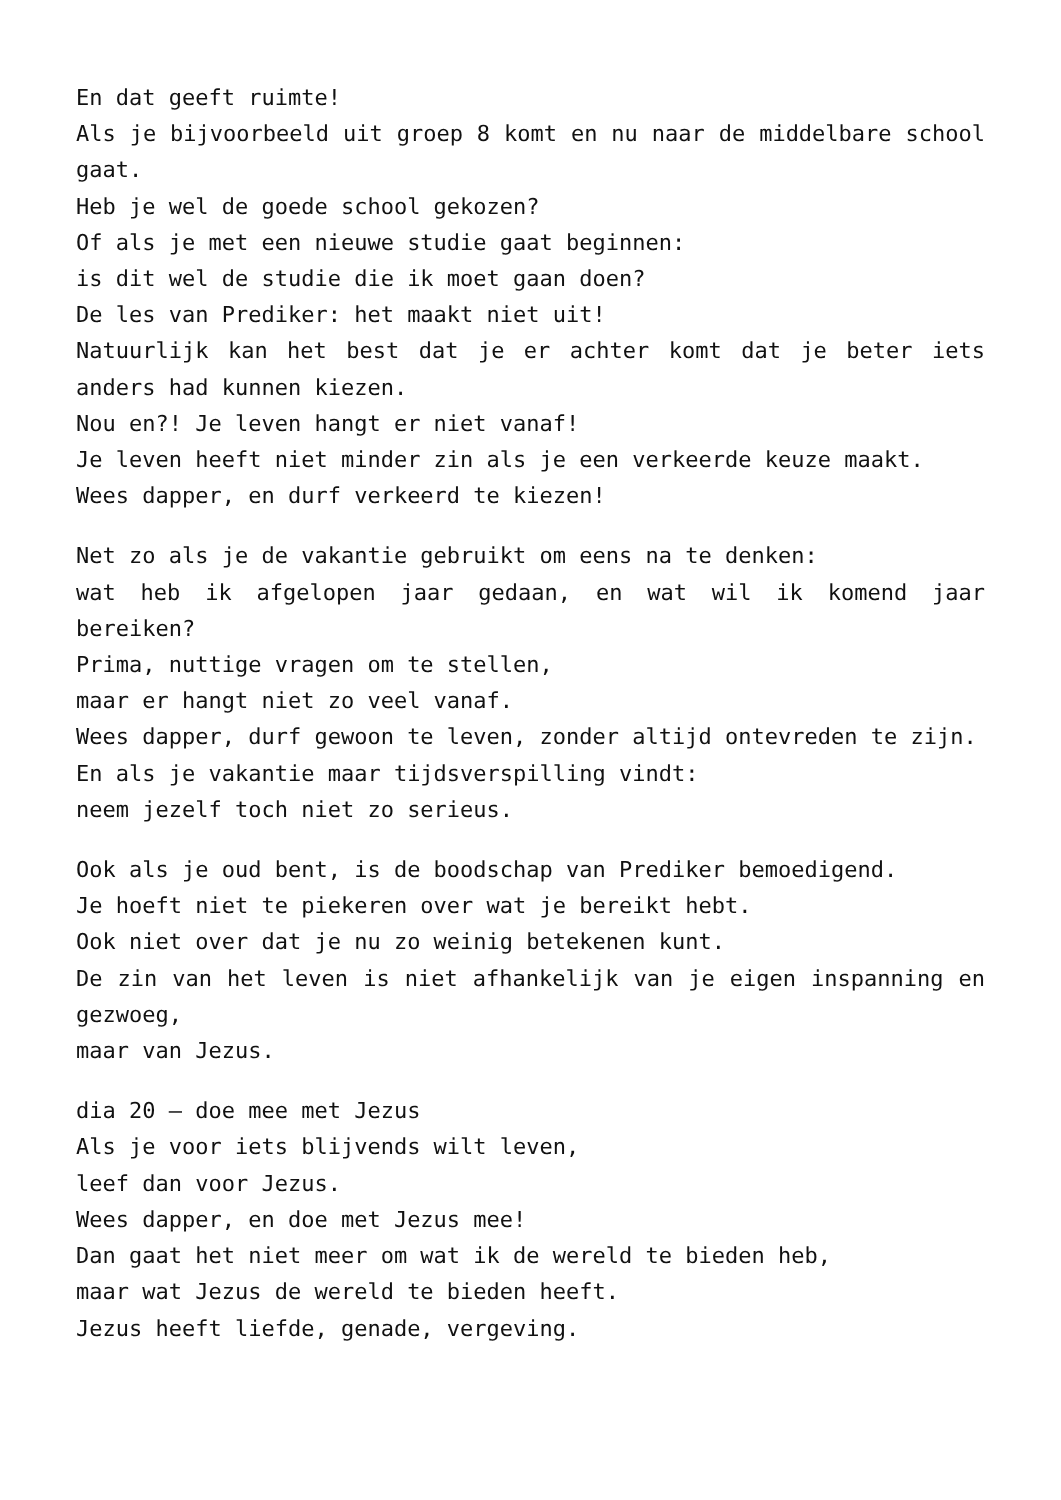En dat geeft ruimte!
Als je bijvoorbeeld uit groep 8 komt en nu naar de middelbare school gaat.
Heb je wel de goede school gekozen?
Of als je met een nieuwe studie gaat beginnen:
is dit wel de studie die ik moet gaan doen?
De les van Prediker: het maakt niet uit!
Natuurlijk kan het best dat je er achter komt dat je beter iets anders had kunnen kiezen.
Nou en?! Je leven hangt er niet vanaf!
Je leven heeft niet minder zin als je een verkeerde keuze maakt.
Wees dapper, en durf verkeerd te kiezen!
Net zo als je de vakantie gebruikt om eens na te denken:
wat heb ik afgelopen jaar gedaan, en wat wil ik komend jaar bereiken?
Prima, nuttige vragen om te stellen,
maar er hangt niet zo veel vanaf.
Wees dapper, durf gewoon te leven, zonder altijd ontevreden te zijn.
En als je vakantie maar tijdsverspilling vindt:
neem jezelf toch niet zo serieus.
Ook als je oud bent, is de boodschap van Prediker bemoedigend.
Je hoeft niet te piekeren over wat je bereikt hebt.
Ook niet over dat je nu zo weinig betekenen kunt.
De zin van het leven is niet afhankelijk van je eigen inspanning en gezwoeg,
maar van Jezus.
dia 20 – doe mee met Jezus
Als je voor iets blijvends wilt leven,
leef dan voor Jezus.
Wees dapper, en doe met Jezus mee!
Dan gaat het niet meer om wat ik de wereld te bieden heb,
maar wat Jezus de wereld te bieden heeft.
Jezus heeft liefde, genade, vergeving.